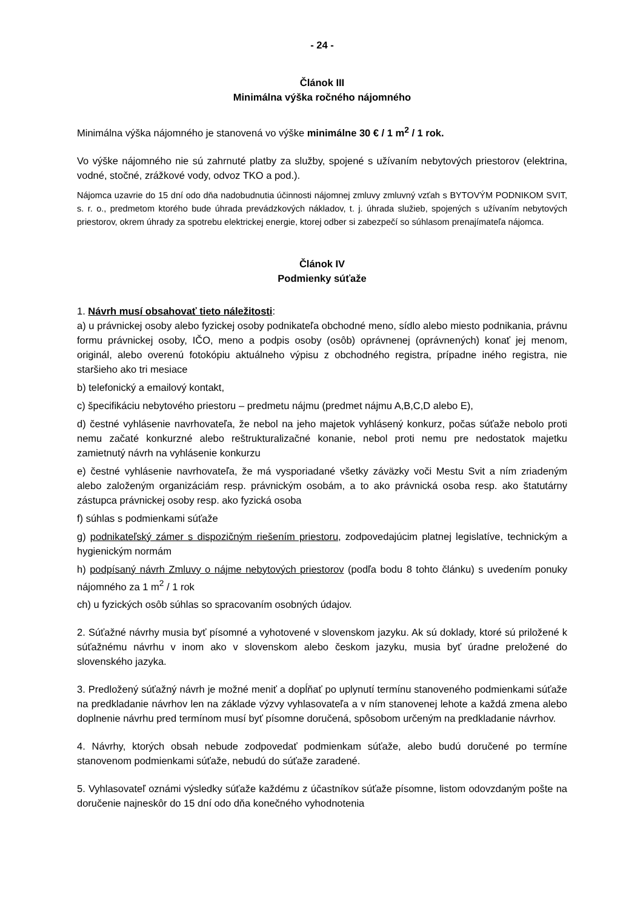- 24 -
Článok III
Minimálna výška ročného nájomného
Minimálna výška nájomného je stanovená vo výške minimálne 30 € / 1 m<sup>2</sup> / 1 rok.
Vo výške nájomného nie sú zahrnuté platby za služby, spojené s užívaním nebytových priestorov (elektrina, vodné, stočné, zrážkové vody, odvoz TKO a pod.).
Nájomca uzavrie do 15 dní odo dňa nadobudnutia účinnosti nájomnej zmluvy zmluvný vzťah s BYTOVÝM PODNIKOM SVIT, s. r. o., predmetom ktorého bude úhrada prevádzkových nákladov, t. j. úhrada služieb, spojených s užívaním nebytových priestorov, okrem úhrady za spotrebu elektrickej energie, ktorej odber si zabezpečí so súhlasom prenajímateľa nájomca.
Článok IV
Podmienky súťaže
1. Návrh musí obsahovať tieto náležitosti:
a) u právnickej osoby alebo fyzickej osoby podnikateľa obchodné meno, sídlo alebo miesto podnikania, právnu formu právnickej osoby, IČO, meno a podpis osoby (osôb) oprávnenej (oprávnených) konať jej menom, originál, alebo overenú fotokópiu aktuálneho výpisu z obchodného registra, prípadne iného registra, nie staršieho ako tri mesiace
b) telefonický a emailový kontakt,
c) špecifikáciu nebytového priestoru – predmetu nájmu (predmet nájmu A,B,C,D alebo E),
d) čestné vyhlásenie navrhovateľa, že nebol na jeho majetok vyhlásený konkurz, počas súťaže nebolo proti nemu začaté konkurzné alebo reštrukturalizačné konanie, nebol proti nemu pre nedostatok majetku zamietnutý návrh na vyhlásenie konkurzu
e) čestné vyhlásenie navrhovateľa, že má vysporiadané všetky záväzky voči Mestu Svit a ním zriadeným alebo založeným organizáciám resp. právnickým osobám, a to ako právnická osoba resp. ako štatutárny zástupca právnickej osoby resp. ako fyzická osoba
f) súhlas s podmienkami súťaže
g) podnikateľský zámer s dispozičným riešením priestoru, zodpovedajúcim platnej legislatíve, technickým a hygienickým normám
h) podpísaný návrh Zmluvy o nájme nebytových priestorov (podľa bodu 8 tohto článku) s uvedením ponuky nájomného za 1 m<sup>2</sup> / 1 rok
ch) u fyzických osôb súhlas so spracovaním osobných údajov.
2. Súťažné návrhy musia byť písomné a vyhotovené v slovenskom jazyku. Ak sú doklady, ktoré sú priložené k súťažnému návrhu v inom ako v slovenskom alebo českom jazyku, musia byť úradne preložené do slovenského jazyka.
3. Predložený súťažný návrh je možné meniť a dopĺňať po uplynutí termínu stanoveného podmienkami súťaže na predkladanie návrhov len na základe výzvy vyhlasovateľa a v ním stanovenej lehote a každá zmena alebo doplnenie návrhu pred termínom musí byť písomne doručená, spôsobom určeným na predkladanie návrhov.
4. Návrhy, ktorých obsah nebude zodpovedať podmienkam súťaže, alebo budú doručené po termíne stanovenom podmienkami súťaže, nebudú do súťaže zaradené.
5. Vyhlasovateľ oznámi výsledky súťaže každému z účastníkov súťaže písomne, listom odovzdaným pošte na doručenie najneskôr do 15 dní odo dňa konečného vyhodnotenia